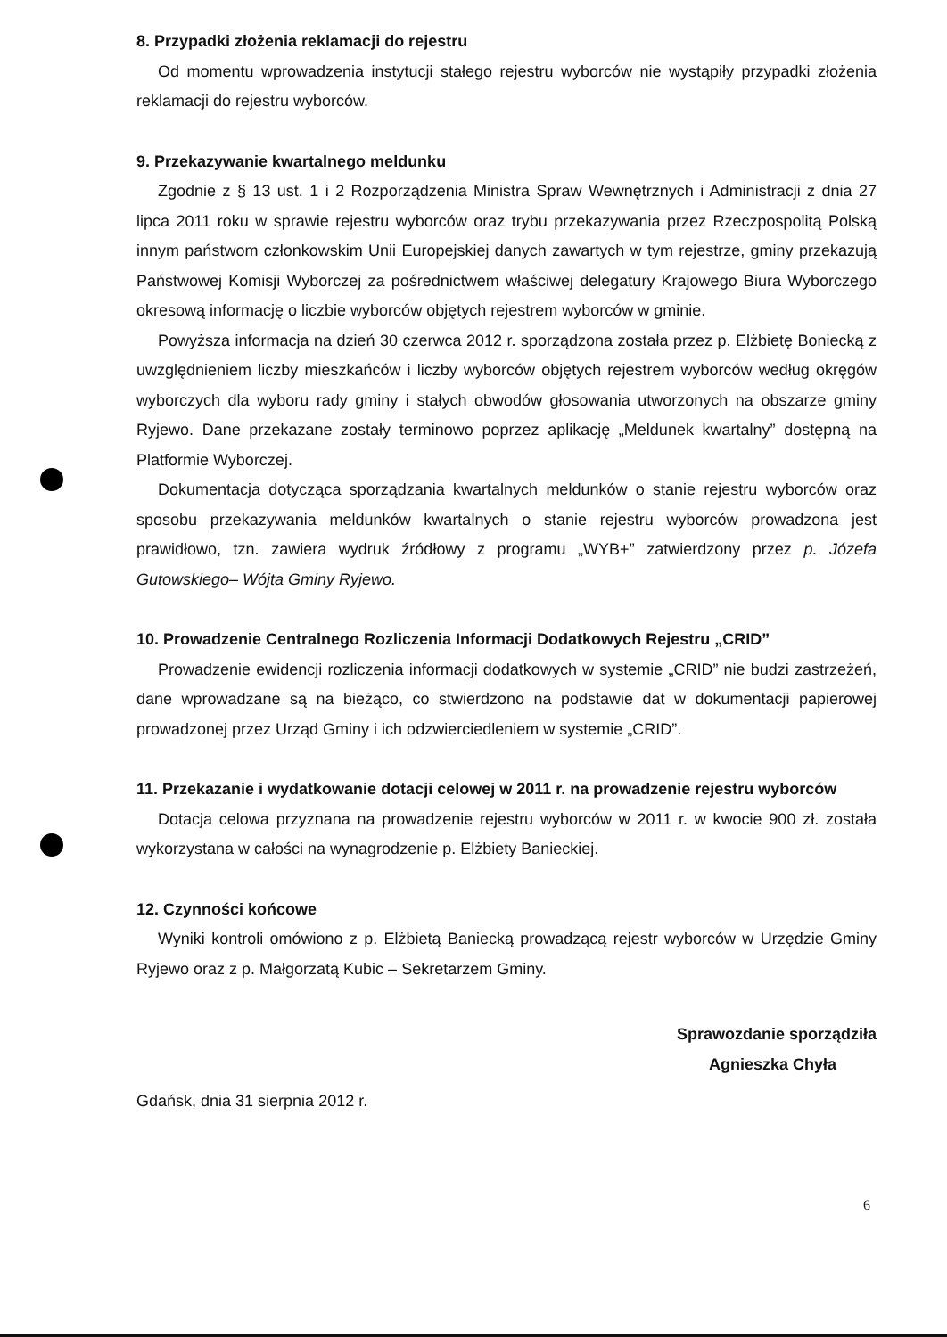8. Przypadki złożenia reklamacji do rejestru
Od momentu wprowadzenia instytucji stałego rejestru wyborców nie wystąpiły przypadki złożenia reklamacji do rejestru wyborców.
9. Przekazywanie kwartalnego meldunku
Zgodnie z § 13 ust. 1 i 2 Rozporządzenia Ministra Spraw Wewnętrznych i Administracji z dnia 27 lipca 2011 roku w sprawie rejestru wyborców oraz trybu przekazywania przez Rzeczpospolitą Polską innym państwom członkowskim Unii Europejskiej danych zawartych w tym rejestrze, gminy przekazują Państwowej Komisji Wyborczej za pośrednictwem właściwej delegatury Krajowego Biura Wyborczego okresową informację o liczbie wyborców objętych rejestrem wyborców w gminie.
Powyższa informacja na dzień 30 czerwca 2012 r. sporządzona została przez p. Elżbietę Boniecką z uwzględnieniem liczby mieszkańców i liczby wyborców objętych rejestrem wyborców według okręgów wyborczych dla wyboru rady gminy i stałych obwodów głosowania utworzonych na obszarze gminy Ryjewo. Dane przekazane zostały terminowo poprzez aplikację „Meldunek kwartalny” dostępną na Platformie Wyborczej.
Dokumentacja dotycząca sporządzania kwartalnych meldunków o stanie rejestru wyborców oraz sposobu przekazywania meldunków kwartalnych o stanie rejestru wyborców prowadzona jest prawidłowo, tzn. zawiera wydruk źródłowy z programu „WYB+” zatwierdzony przez p. Józefa Gutowskiego– Wójta Gminy Ryjewo.
10. Prowadzenie Centralnego Rozliczenia Informacji Dodatkowych Rejestru „CRID”
Prowadzenie ewidencji rozliczenia informacji dodatkowych w systemie „CRID” nie budzi zastrzeżeń, dane wprowadzane są na bieżąco, co stwierdzono na podstawie dat w dokumentacji papierowej prowadzonej przez Urząd Gminy i ich odzwierciedleniem w systemie „CRID”.
11. Przekazanie i wydatkowanie dotacji celowej w 2011 r. na prowadzenie rejestru wyborców
Dotacja celowa przyznana na prowadzenie rejestru wyborców w 2011 r. w kwocie 900 zł. została wykorzystana w całości na wynagrodzenie p. Elżbiety Banieckiej.
12. Czynności końcowe
Wyniki kontroli omówiono z p. Elżbietą Baniecką prowadzącą rejestr wyborców w Urzędzie Gminy Ryjewo oraz z p. Małgorzatą Kubic – Sekretarzem Gminy.
Sprawozdanie sporządziła
Agnieszka Chyła
Gdańsk, dnia 31 sierpnia 2012 r.
6